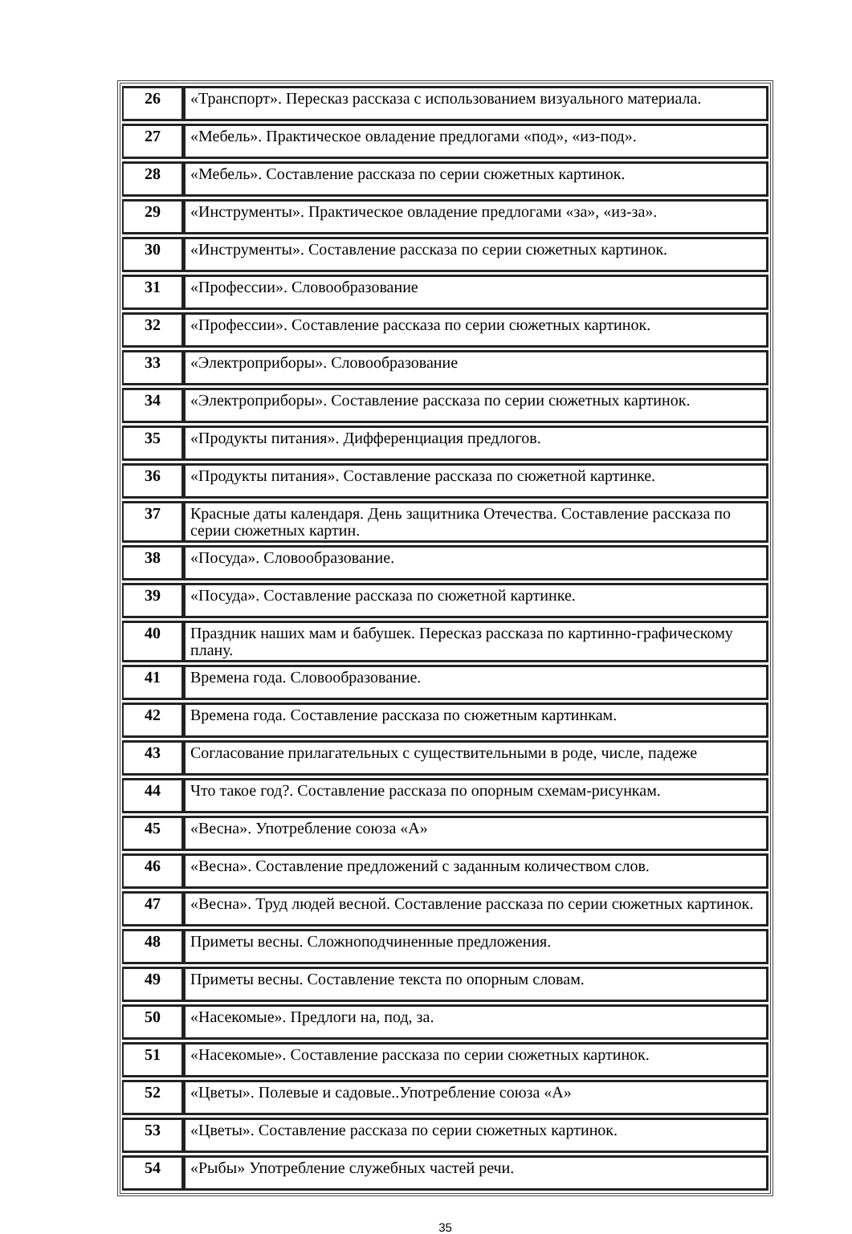| 26 | «Транспорт». Пересказ рассказа с использованием визуального материала. |
| 27 | «Мебель». Практическое овладение предлогами «под», «из-под». |
| 28 | «Мебель». Составление рассказа по серии сюжетных картинок. |
| 29 | «Инструменты». Практическое овладение предлогами «за», «из-за». |
| 30 | «Инструменты». Составление рассказа по серии сюжетных картинок. |
| 31 | «Профессии». Словообразование |
| 32 | «Профессии». Составление рассказа по серии сюжетных картинок. |
| 33 | «Электроприборы». Словообразование |
| 34 | «Электроприборы». Составление рассказа по серии сюжетных картинок. |
| 35 | «Продукты питания». Дифференциация предлогов. |
| 36 | «Продукты питания». Составление рассказа по сюжетной картинке. |
| 37 | Красные даты календаря. День защитника Отечества. Составление рассказа по серии сюжетных картин. |
| 38 | «Посуда». Словообразование. |
| 39 | «Посуда». Составление рассказа по сюжетной картинке. |
| 40 | Праздник наших мам и бабушек. Пересказ рассказа по картинно-графическому плану. |
| 41 | Времена года. Словообразование. |
| 42 | Времена года. Составление рассказа по сюжетным картинкам. |
| 43 | Согласование прилагательных с существительными в роде, числе, падеже |
| 44 | Что такое год?. Составление рассказа по опорным схемам-рисункам. |
| 45 | «Весна». Употребление союза «А» |
| 46 | «Весна». Составление предложений с заданным количеством слов. |
| 47 | «Весна». Труд людей весной. Составление рассказа по серии сюжетных картинок. |
| 48 | Приметы весны. Сложноподчиненные предложения. |
| 49 | Приметы весны. Составление текста по опорным словам. |
| 50 | «Насекомые». Предлоги на, под, за. |
| 51 | «Насекомые». Составление рассказа по серии сюжетных картинок. |
| 52 | «Цветы». Полевые и садовые..Употребление союза «А» |
| 53 | «Цветы». Составление рассказа по серии сюжетных картинок. |
| 54 | «Рыбы» Употребление служебных частей речи. |
35